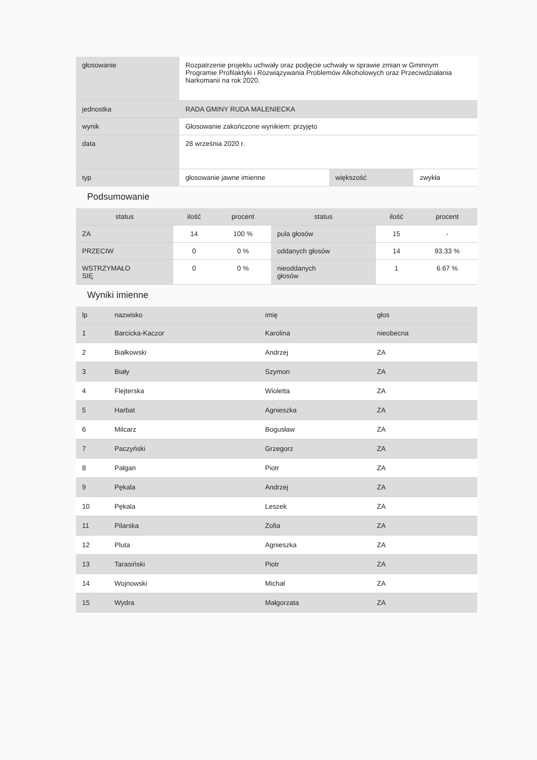| głosowanie | Rozpatrzenie projektu uchwały oraz podjęcie uchwały w sprawie zmian w Gminnym Programie Profilaktyki i Rozwiązywania Problemów Alkoholowych oraz Przeciwdziałania Narkomanii na rok 2020. | | |
| jednostka | RADA GMINY RUDA MALENIECKA | | |
| wynik | Głosowanie zakończone wynikiem: przyjęto | | |
| data | 28 września 2020 r. | | |
| typ | głosowanie jawne imienne | większość | zwykła |
Podsumowanie
| status | ilość | procent | status | ilość | procent |
| --- | --- | --- | --- | --- | --- |
| ZA | 14 | 100 % | pula głosów | 15 | - |
| PRZECIW | 0 | 0 % | oddanych głosów | 14 | 93.33 % |
| WSTRZYMAŁO SIĘ | 0 | 0 % | nieoddanych głosów | 1 | 6.67 % |
Wyniki imienne
| lp | nazwisko | imię | głos |
| --- | --- | --- | --- |
| 1 | Barcicka-Kaczor | Karolina | nieobecna |
| 2 | Białkowski | Andrzej | ZA |
| 3 | Biały | Szymon | ZA |
| 4 | Flejterska | Wioletta | ZA |
| 5 | Harbat | Agnieszka | ZA |
| 6 | Milcarz | Bogusław | ZA |
| 7 | Paczyński | Grzegorz | ZA |
| 8 | Pałgan | Piotr | ZA |
| 9 | Pękala | Andrzej | ZA |
| 10 | Pękala | Leszek | ZA |
| 11 | Pilarska | Zofia | ZA |
| 12 | Pluta | Agnieszka | ZA |
| 13 | Tarasiński | Piotr | ZA |
| 14 | Wojnowski | Michał | ZA |
| 15 | Wydra | Małgorzata | ZA |